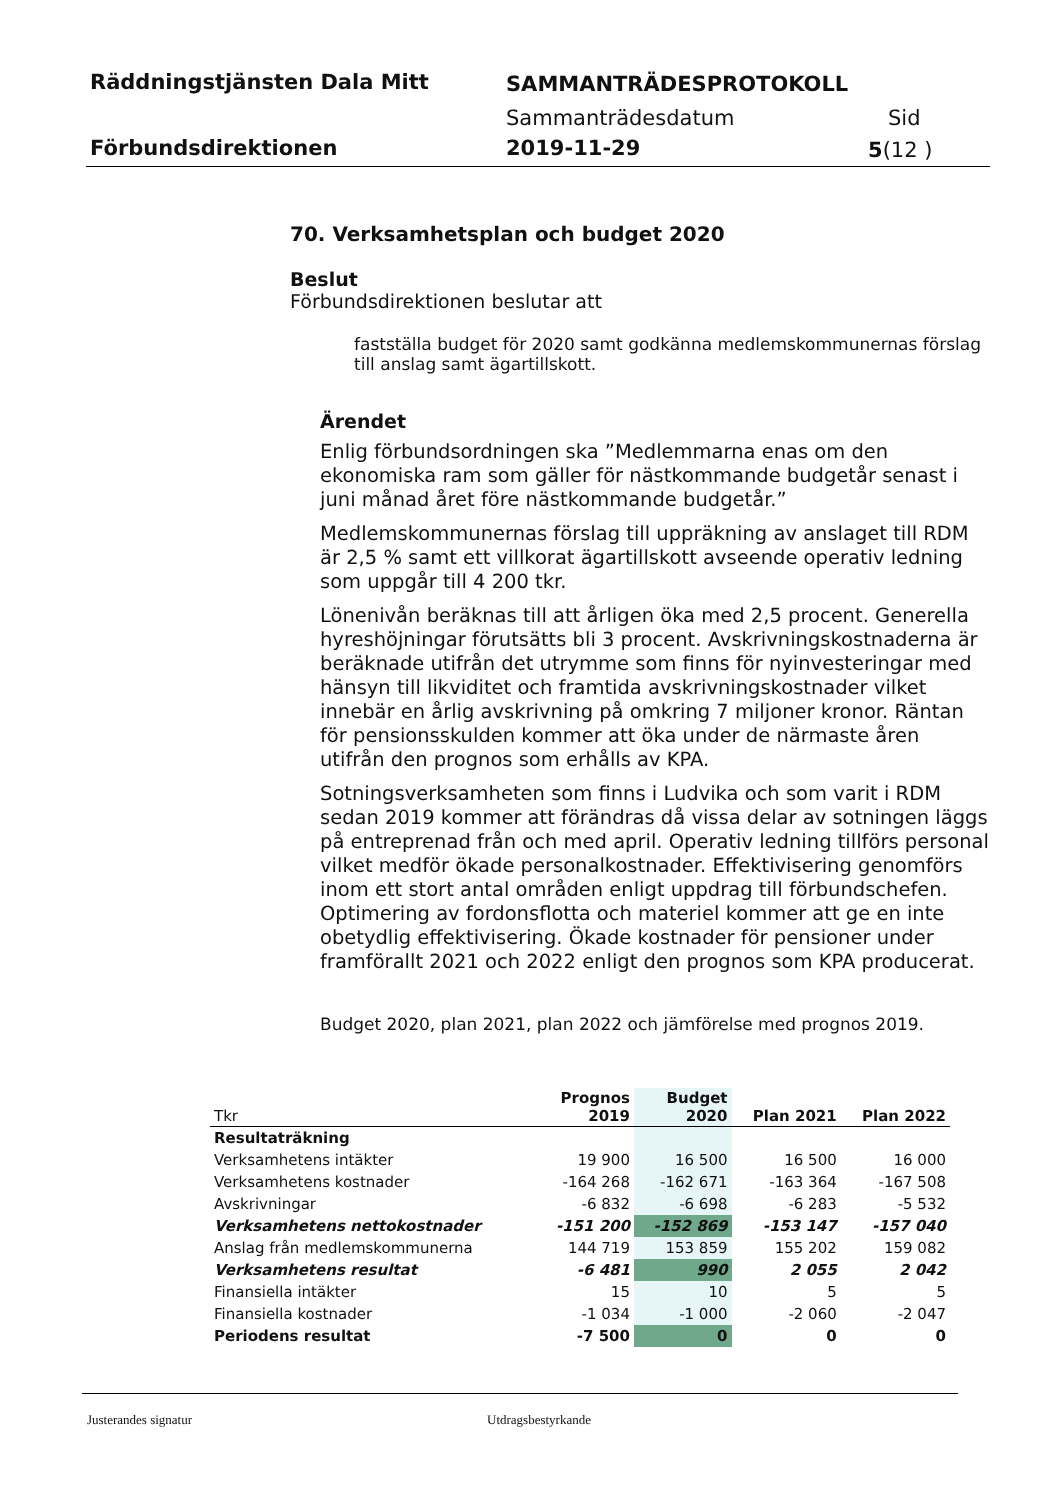Räddningstjänsten Dala Mitt SAMMANTRÄDESPROTOKOLL
Sammanträdesdatum Sid
Förbundsdirektionen 2019-11-29 5(12 )
70. Verksamhetsplan och budget 2020
Beslut
Förbundsdirektionen beslutar att
fastställa budget för 2020 samt godkänna medlemskommunernas förslag till anslag samt ägartillskott.
Ärendet
Enlig förbundsordningen ska ”Medlemmarna enas om den ekonomiska ram som gäller för nästkommande budgetår senast i juni månad året före nästkommande budgetår.”
Medlemskommunernas förslag till uppräkning av anslaget till RDM är 2,5 % samt ett villkorat ägartillskott avseende operativ ledning som uppgår till 4 200 tkr.
Lönenivån beräknas till att årligen öka med 2,5 procent. Generella hyreshöjningar förutsätts bli 3 procent. Avskrivningskostnaderna är beräknade utifrån det utrymme som finns för nyinvesteringar med hänsyn till likviditet och framtida avskrivningskostnader vilket innebär en årlig avskrivning på omkring 7 miljoner kronor. Räntan för pensionsskulden kommer att öka under de närmaste åren utifrån den prognos som erhålls av KPA.
Sotningsverksamheten som finns i Ludvika och som varit i RDM sedan 2019 kommer att förändras då vissa delar av sotningen läggs på entreprenad från och med april. Operativ ledning tillförs personal vilket medför ökade personalkostnader. Effektivisering genomförs inom ett stort antal områden enligt uppdrag till förbundschefen. Optimering av fordonsflotta och materiel kommer att ge en inte obetydlig effektivisering. Ökade kostnader för pensioner under framförallt 2021 och 2022 enligt den prognos som KPA producerat.
Budget 2020, plan 2021, plan 2022 och jämförelse med prognos 2019.
| Tkr | Prognos 2019 | Budget 2020 | Plan 2021 | Plan 2022 |
| --- | --- | --- | --- | --- |
| Resultaträkning | | | | |
| Verksamhetens intäkter | 19 900 | 16 500 | 16 500 | 16 000 |
| Verksamhetens kostnader | -164 268 | -162 671 | -163 364 | -167 508 |
| Avskrivningar | -6 832 | -6 698 | -6 283 | -5 532 |
| Verksamhetens nettokostnader | -151 200 | -152 869 | -153 147 | -157 040 |
| Anslag från medlemskommunerna | 144 719 | 153 859 | 155 202 | 159 082 |
| Verksamhetens resultat | -6 481 | 990 | 2 055 | 2 042 |
| Finansiella intäkter | 15 | 10 | 5 | 5 |
| Finansiella kostnader | -1 034 | -1 000 | -2 060 | -2 047 |
| Periodens resultat | -7 500 | 0 | 0 | 0 |
Justerandes signatur Utdragsbestyrkande